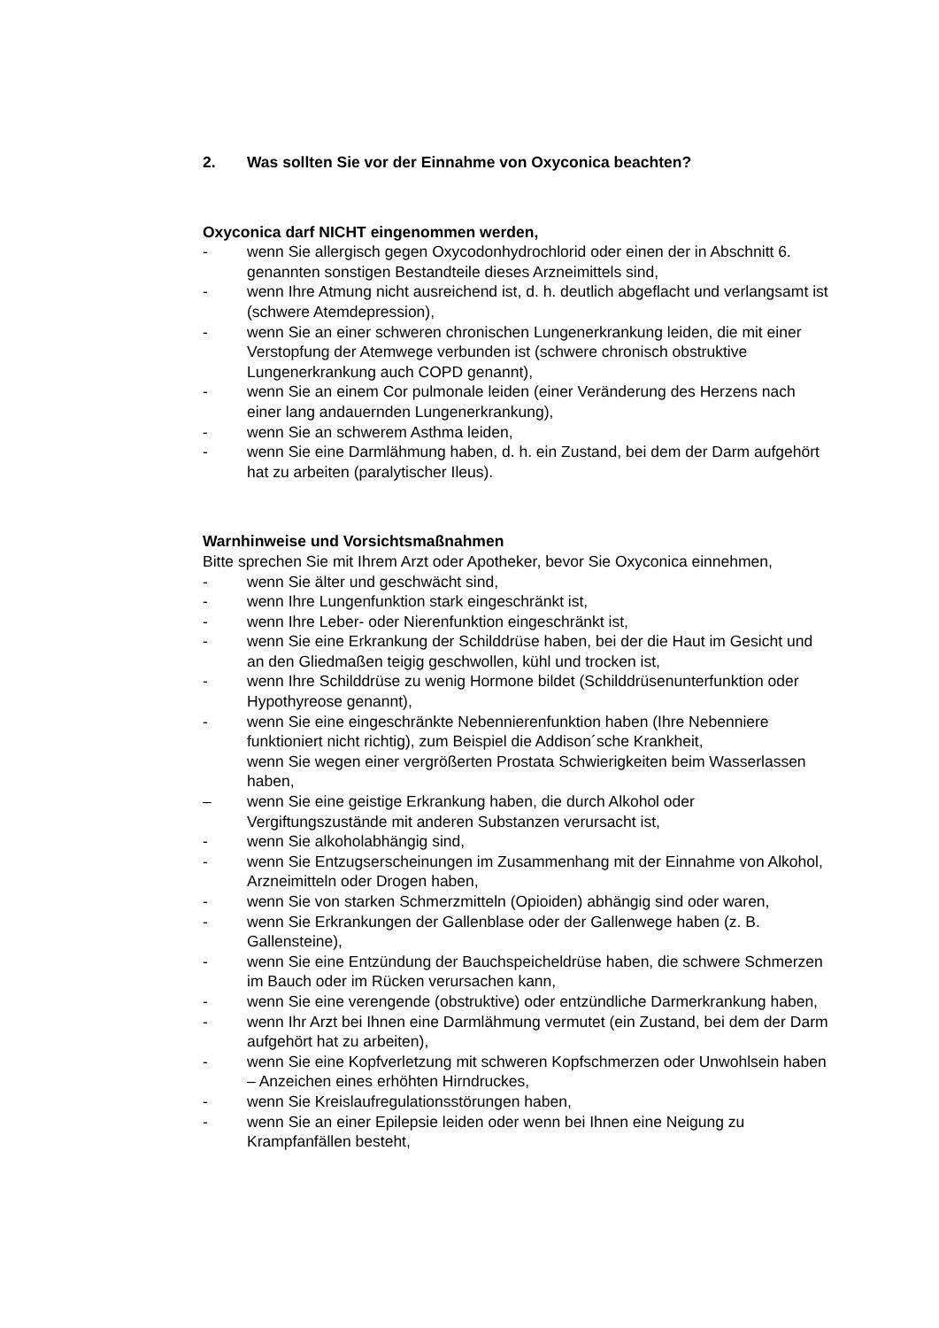2. Was sollten Sie vor der Einnahme von Oxyconica beachten?
Oxyconica darf NICHT eingenommen werden,
- wenn Sie allergisch gegen Oxycodonhydrochlorid oder einen der in Abschnitt 6. genannten sonstigen Bestandteile dieses Arzneimittels sind,
- wenn Ihre Atmung nicht ausreichend ist, d. h. deutlich abgeflacht und verlangsamt ist (schwere Atemdepression),
- wenn Sie an einer schweren chronischen Lungenerkrankung leiden, die mit einer Verstopfung der Atemwege verbunden ist (schwere chronisch obstruktive Lungenerkrankung auch COPD genannt),
- wenn Sie an einem Cor pulmonale leiden (einer Veränderung des Herzens nach einer lang andauernden Lungenerkrankung),
- wenn Sie an schwerem Asthma leiden,
- wenn Sie eine Darmlähmung haben, d. h. ein Zustand, bei dem der Darm aufgehört hat zu arbeiten (paralytischer Ileus).
Warnhinweise und Vorsichtsmaßnahmen
Bitte sprechen Sie mit Ihrem Arzt oder Apotheker, bevor Sie Oxyconica einnehmen,
- wenn Sie älter und geschwächt sind,
- wenn Ihre Lungenfunktion stark eingeschränkt ist,
- wenn Ihre Leber- oder Nierenfunktion eingeschränkt ist,
- wenn Sie eine Erkrankung der Schilddrüse haben, bei der die Haut im Gesicht und an den Gliedmaßen teigig geschwollen, kühl und trocken ist,
- wenn Ihre Schilddrüse zu wenig Hormone bildet (Schilddrüsenunterfunktion oder Hypothyreose genannt),
- wenn Sie eine eingeschränkte Nebennierenfunktion haben (Ihre Nebenniere funktioniert nicht richtig), zum Beispiel die Addison´sche Krankheit,
wenn Sie wegen einer vergrößerten Prostata Schwierigkeiten beim Wasserlassen haben,
– wenn Sie eine geistige Erkrankung haben, die durch Alkohol oder Vergiftungszustände mit anderen Substanzen verursacht ist,
- wenn Sie alkoholabhängig sind,
- wenn Sie Entzugserscheinungen im Zusammenhang mit der Einnahme von Alkohol, Arzneimitteln oder Drogen haben,
- wenn Sie von starken Schmerzmitteln (Opioiden) abhängig sind oder waren,
- wenn Sie Erkrankungen der Gallenblase oder der Gallenwege haben (z. B. Gallensteine),
- wenn Sie eine Entzündung der Bauchspeicheldrüse haben, die schwere Schmerzen im Bauch oder im Rücken verursachen kann,
- wenn Sie eine verengende (obstruktive) oder entzündliche Darmerkrankung haben,
- wenn Ihr Arzt bei Ihnen eine Darmlähmung vermutet (ein Zustand, bei dem der Darm aufgehört hat zu arbeiten),
- wenn Sie eine Kopfverletzung mit schweren Kopfschmerzen oder Unwohlsein haben – Anzeichen eines erhöhten Hirndruckes,
- wenn Sie Kreislaufregulationsstörungen haben,
- wenn Sie an einer Epilepsie leiden oder wenn bei Ihnen eine Neigung zu Krampfanfällen besteht,